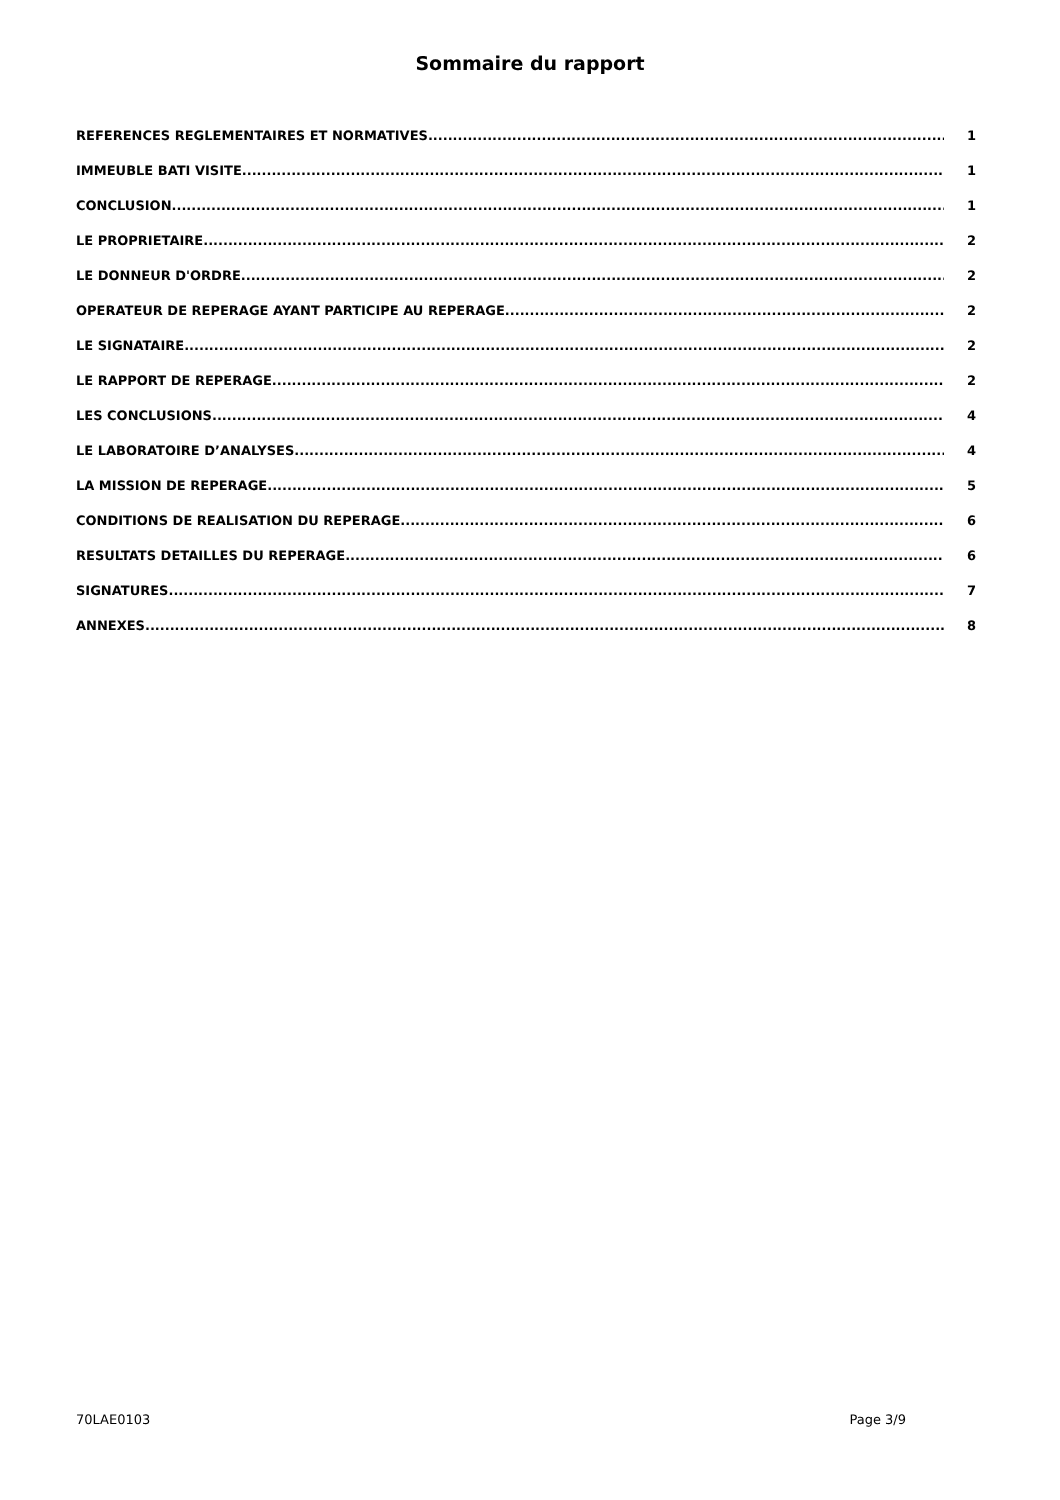Sommaire du rapport
REFERENCES REGLEMENTAIRES ET NORMATIVES 1
IMMEUBLE BATI VISITE 1
CONCLUSION 1
LE PROPRIETAIRE 2
LE DONNEUR D'ORDRE 2
OPERATEUR DE REPERAGE AYANT PARTICIPE AU REPERAGE 2
LE SIGNATAIRE 2
LE RAPPORT DE REPERAGE 2
LES CONCLUSIONS 4
LE LABORATOIRE D’ANALYSES 4
LA MISSION DE REPERAGE 5
CONDITIONS DE REALISATION DU REPERAGE 6
RESULTATS DETAILLES DU REPERAGE 6
SIGNATURES 7
ANNEXES 8
70LAE0103 Page 3/9